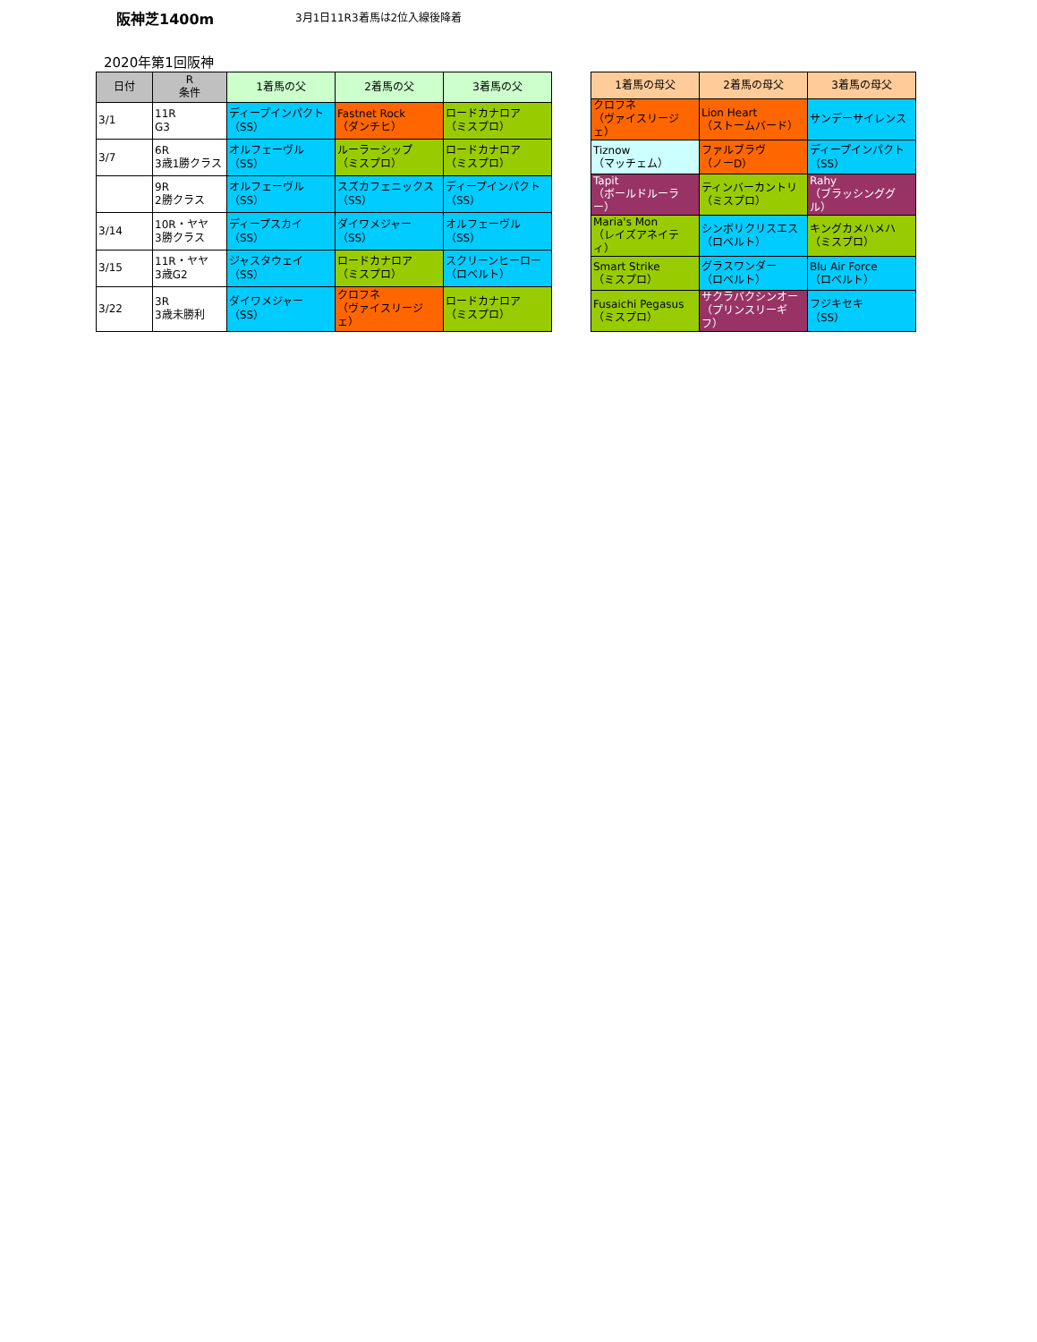阪神芝1400m
3月1日11R3着馬は2位入線後降着
2020年第1回阪神
| 日付 | R 条件 | 1着馬の父 | 2着馬の父 | 3着馬の父 |
| --- | --- | --- | --- | --- |
| 3/1 | 11R G3 | ディープインパクト （SS） | Fastnet Rock （ダンチヒ） | ロードカナロア （ミスプロ） |
| 3/7 | 6R 3歳1勝クラス | オルフェーヴル （SS） | ルーラーシップ （ミスプロ） | ロードカナロア （ミスプロ） |
| | 9R 2勝クラス | オルフェーヴル （SS） | スズカフェニックス （SS） | ディープインパクト （SS） |
| 3/14 | 10R・ヤヤ 3勝クラス | ディープスカイ （SS） | ダイワメジャー （SS） | オルフェーヴル （SS） |
| 3/15 | 11R・ヤヤ 3歳G2 | ジャスタウェイ （SS） | ロードカナロア （ミスプロ） | スクリーンヒーロー （ロベルト） |
| 3/22 | 3R 3歳未勝利 | ダイワメジャー （SS） | クロフネ （ヴァイスリージェ） | ロードカナロア （ミスプロ） |
| 1着馬の母父 | 2着馬の母父 | 3着馬の母父 |
| --- | --- | --- |
| クロフネ （ヴァイスリージェ） | Lion Heart （ストームバード） | サンデーサイレンス |
| Tiznow （マッチェム） | ファルブラヴ （ノーD） | ディープインパクト （SS） |
| Tapit （ボールドルーラー） | ティンバーカントリ （ミスプロ） | Rahy （ブラッシンググル） |
| Maria's Mon （レイズアネイティ） | シンボリクリスエス （ロベルト） | キングカメハメハ （ミスプロ） |
| Smart Strike （ミスプロ） | グラスワンダー （ロベルト） | Blu Air Force （ロベルト） |
| Fusaichi Pegasus （ミスプロ） | サクラバクシンオー （プリンスリーギフ） | フジキセキ （SS） |